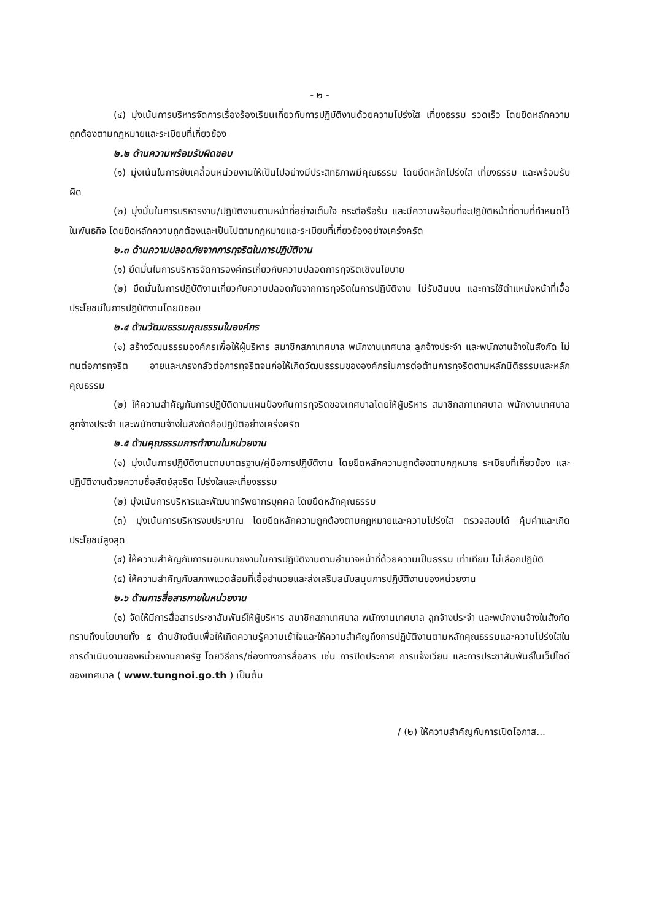- ๒ -
(๔) มุ่งเน้นการบริหารจัดการเรื่องร้องเรียนเกี่ยวกับการปฏิบัติงานด้วยความโปร่งใส เที่ยงธรรม รวดเร็ว โดยยึดหลักความถูกต้องตามกฎหมายและระเบียบที่เกี่ยวข้อง
๒.๒ ด้านความพร้อมรับผิดชอบ
(๑) มุ่งเน้นในการขับเคลื่อนหน่วยงานให้เป็นไปอย่างมีประสิทธิภาพมีคุณธรรม โดยยึดหลักโปร่งใส เที่ยงธรรม และพร้อมรับผิด
(๒) มุ่งมั่นในการบริหารงาน/ปฏิบัติงานตามหน้าที่อย่างเต็มใจ กระตือรือร้น และมีความพร้อมที่จะปฏิบัติหน้าที่ตามที่กำหนดไว้ในพันธกิจ โดยยึดหลักความถูกต้องและเป็นไปตามกฎหมายและระเบียบที่เกี่ยวข้องอย่างเคร่งครัด
๒.๓ ด้านความปลอดภัยจากการทุจริตในการปฏิบัติงาน
(๑) ยึดมั่นในการบริหารจัดการองค์กรเกี่ยวกับความปลอดการทุจริตเชิงนโยบาย
(๒) ยึดมั่นในการปฏิบัติงานเกี่ยวกับความปลอดภัยจากการทุจริตในการปฏิบัติงาน ไม่รับสินบน และการใช้ตำแหน่งหน้าที่เอื้อประโยชน์ในการปฏิบัติงานโดยมิชอบ
๒.๔ ด้านวัฒนธรรมคุณธรรมในองค์กร
(๑) สร้างวัฒนธรรมองค์กรเพื่อให้ผู้บริหาร สมาชิกสภาเทศบาล พนักงานเทศบาล ลูกจ้างประจำ และพนักงานจ้างในสังกัด ไม่ทนต่อการทุจริต อายและเกรงกลัวต่อการทุจริตจนก่อให้เกิดวัฒนธรรมขององค์กรในการต่อต้านการทุจริตตามหลักนิติธรรมและหลักคุณธรรม
(๒) ให้ความสำคัญกับการปฏิบัติตามแผนป้องกันการทุจริตของเทศบาลโดยให้ผู้บริหาร สมาชิกสภาเทศบาล พนักงานเทศบาล ลูกจ้างประจำ และพนักงานจ้างในสังกัดถือปฏิบัติอย่างเคร่งครัด
๒.๕ ด้านคุณธรรมการทำงานในหน่วยงาน
(๑) มุ่งเน้นการปฏิบัติงานตามมาตรฐาน/คู่มือการปฏิบัติงาน โดยยึดหลักความถูกต้องตามกฎหมาย ระเบียบที่เกี่ยวข้อง และปฏิบัติงานด้วยความซื่อสัตย์สุจริต โปร่งใสและเที่ยงธรรม
(๒) มุ่งเน้นการบริหารและพัฒนาทรัพยากรบุคคล โดยยึดหลักคุณธรรม
(๓) มุ่งเน้นการบริหารงบประมาณ โดยยึดหลักความถูกต้องตามกฎหมายและความโปร่งใส ตรวจสอบได้ คุ้มค่าและเกิดประโยชน์สูงสุด
(๔) ให้ความสำคัญกับการมอบหมายงานในการปฏิบัติงานตามอำนาจหน้าที่ด้วยความเป็นธรรม เท่าเทียม ไม่เลือกปฏิบัติ
(๕) ให้ความสำคัญกับสภาพแวดล้อมที่เอื้ออำนวยและส่งเสริมสนับสนุนการปฏิบัติงานของหน่วยงาน
๒.๖ ด้านการสื่อสารภายในหน่วยงาน
(๑) จัดให้มีการสื่อสารประชาสัมพันธ์ให้ผู้บริหาร สมาชิกสภาเทศบาล พนักงานเทศบาล ลูกจ้างประจำ และพนักงานจ้างในสังกัด ทราบถึงนโยบายทั้ง ๕ ด้านข้างต้นเพื่อให้เกิดความรู้ความเข้าใจและให้ความสำคัญถึงการปฏิบัติงานตามหลักคุณธรรมและความโปร่งใสในการดำเนินงานของหน่วยงานภาครัฐ โดยวิธีการ/ช่องทางการสื่อสาร เช่น การปิดประกาศ การแจ้งเวียน และการประชาสัมพันธ์ในเว็ปไซด์ของเทศบาล ( www.tungnoi.go.th ) เป็นต้น
/ (๒) ให้ความสำคัญกับการเปิดโอกาส...